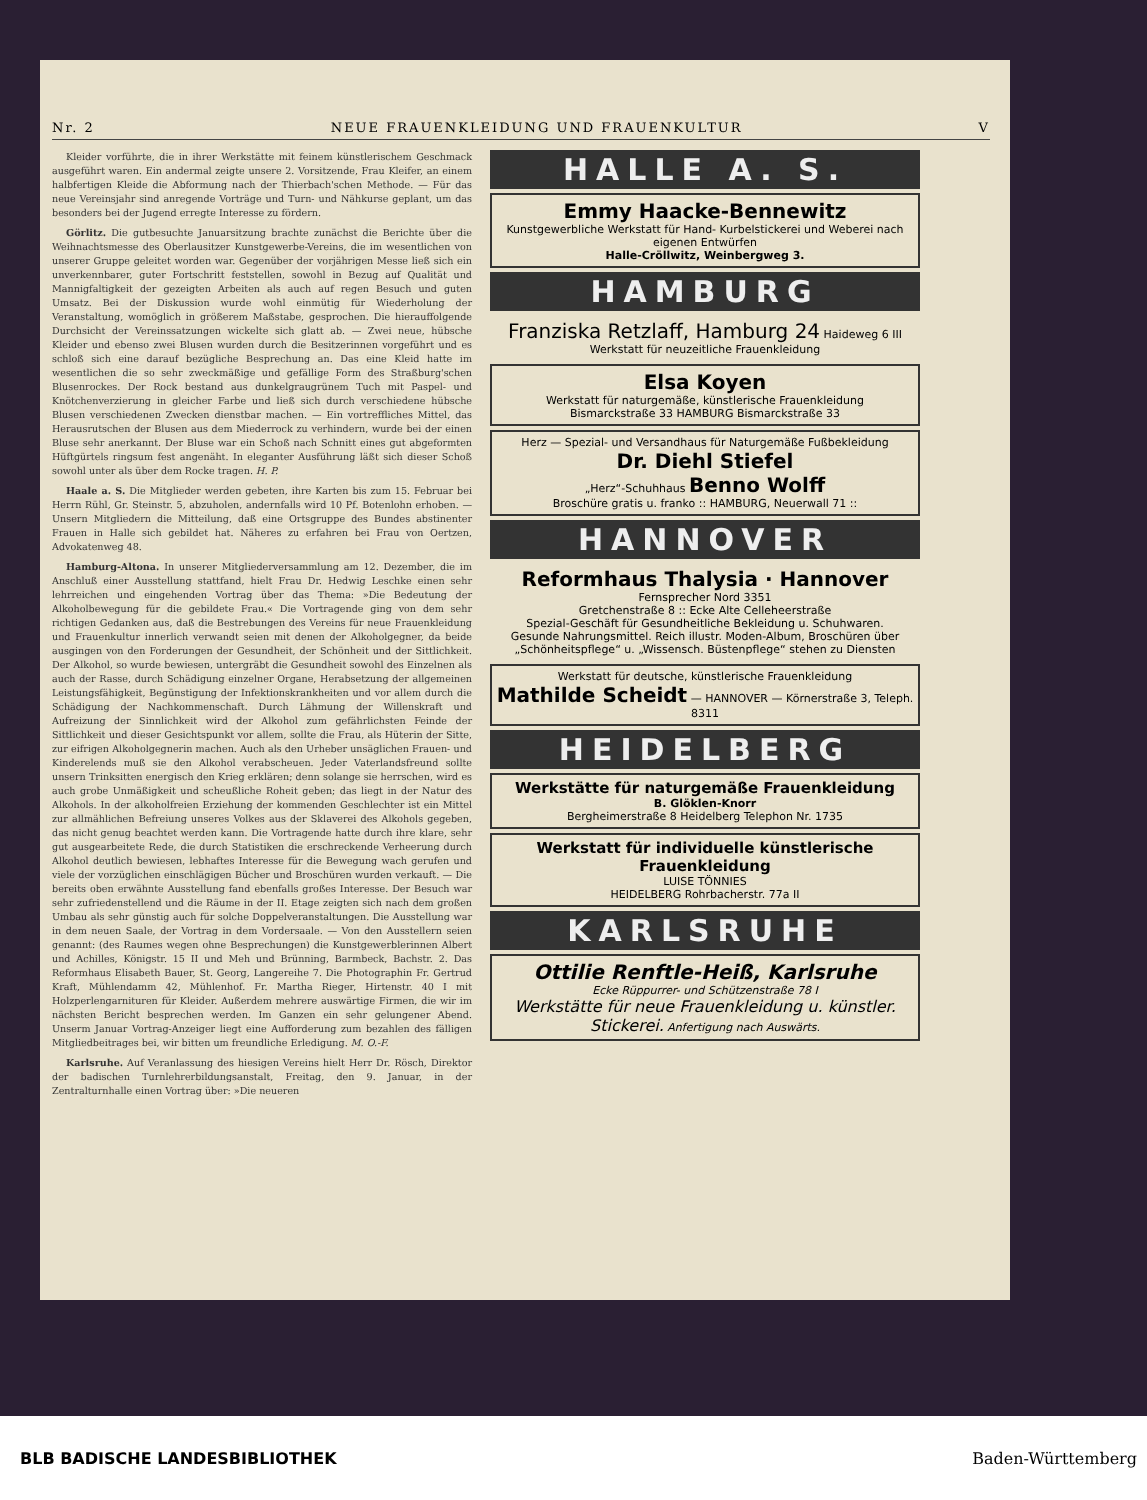Nr. 2 NEUE FRAUENKLEIDUNG UND FRAUENKULTUR V
Kleider vorführte, die in ihrer Werkstätte mit feinem künstlerischem Geschmack ausgeführt waren. Ein andermal zeigte unsere 2. Vorsitzende, Frau Kleifer, an einem halbfertigen Kleide die Abformung nach der Thierbach'schen Methode. — Für das neue Vereinsjahr sind anregende Vorträge und Turn- und Nähkurse geplant, um das besonders bei der Jugend erregte Interesse zu fördern.
Görlitz. Die gutbesuchte Januarsitzung brachte zunächst die Berichte über die Weihnachtsmesse des Oberlausitzer Kunstgewerbe-Vereins, die im wesentlichen von unserer Gruppe geleitet worden war. Gegenüber der vorjährigen Messe ließ sich ein unverkennbarer, guter Fortschritt feststellen, sowohl in Bezug auf Qualität und Mannigfaltigkeit der gezeigten Arbeiten als auch auf regen Besuch und guten Umsatz. Bei der Diskussion wurde wohl einmütig für Wiederholung der Veranstaltung, womöglich in größerem Maßstabe, gesprochen. Die hierauffolgende Durchsicht der Vereinssatzungen wickelte sich glatt ab. — Zwei neue, hübsche Kleider und ebenso zwei Blusen wurden durch die Besitzerinnen vorgeführt und es schloß sich eine darauf bezügliche Besprechung an. Das eine Kleid hatte im wesentlichen die so sehr zweckmäßige und gefällige Form des Straßburg'schen Blusenrockes. Der Rock bestand aus dunkelgraugrünem Tuch mit Paspel- und Knötchenverzierung in gleicher Farbe und ließ sich durch verschiedene hübsche Blusen verschiedenen Zwecken dienstbar machen. — Ein vortreffliches Mittel, das Herausrutschen der Blusen aus dem Miederrock zu verhindern, wurde bei der einen Bluse sehr anerkannt. Der Bluse war ein Schoß nach Schnitt eines gut abgeformten Hüftgürtels ringsum fest angenäht. In eleganter Ausführung läßt sich dieser Schoß sowohl unter als über dem Rocke tragen. H. P.
Haale a. S. Die Mitglieder werden gebeten, ihre Karten bis zum 15. Februar bei Herrn Rühl, Gr. Steinstr. 5, abzuholen, andernfalls wird 10 Pf. Botenlohn erhoben. — Unsern Mitgliedern die Mitteilung, daß eine Ortsgruppe des Bundes abstinenter Frauen in Halle sich gebildet hat. Näheres zu erfahren bei Frau von Oertzen, Advokatenweg 48.
Hamburg-Altona. In unserer Mitgliederversammlung am 12. Dezember, die im Anschluß einer Ausstellung stattfand, hielt Frau Dr. Hedwig Leschke einen sehr lehrreichen und eingehenden Vortrag über das Thema: »Die Bedeutung der Alkoholbewegung für die gebildete Frau.« Die Vortragende ging von dem sehr richtigen Gedanken aus, daß die Bestrebungen des Vereins für neue Frauenkleidung und Frauenkultur innerlich verwandt seien mit denen der Alkoholgegner, da beide ausgingen von den Forderungen der Gesundheit, der Schönheit und der Sittlichkeit. Der Alkohol, so wurde bewiesen, untergräbt die Gesundheit sowohl des Einzelnen als auch der Rasse, durch Schädigung einzelner Organe, Herabsetzung der allgemeinen Leistungsfähigkeit, Begünstigung der Infektionskrankheiten und vor allem durch die Schädigung der Nachkommenschaft. Durch Lähmung der Willenskraft und Aufreizung der Sinnlichkeit wird der Alkohol zum gefährlichsten Feinde der Sittlichkeit und dieser Gesichtspunkt vor allem, sollte die Frau, als Hüterin der Sitte, zur eifrigen Alkoholgegnerin machen. Auch als den Urheber unsäglichen Frauen- und Kinderelends muß sie den Alkohol verabscheuen. Jeder Vaterlandsfreund sollte unsern Trinksitten energisch den Krieg erklären; denn solange sie herrschen, wird es auch grobe Unmäßigkeit und scheußliche Roheit geben; das liegt in der Natur des Alkohols. In der alkoholfreien Erziehung der kommenden Geschlechter ist ein Mittel zur allmählichen Befreiung unseres Volkes aus der Sklaverei des Alkohols gegeben, das nicht genug beachtet werden kann. Die Vortragende hatte durch ihre klare, sehr gut ausgearbeitete Rede, die durch Statistiken die erschreckende Verheerung durch Alkohol deutlich bewiesen, lebhaftes Interesse für die Bewegung wach gerufen und viele der vorzüglichen einschlägigen Bücher und Broschüren wurden verkauft. — Die bereits oben erwähnte Ausstellung fand ebenfalls großes Interesse. Der Besuch war sehr zufriedenstellend und die Räume in der II. Etage zeigten sich nach dem großen Umbau als sehr günstig auch für solche Doppelveranstaltungen. Die Ausstellung war in dem neuen Saale, der Vortrag in dem Vordersaale. — Von den Ausstellern seien genannt: (des Raumes wegen ohne Besprechungen) die Kunstgewerblerinnen Albert und Achilles, Königstr. 15 II und Meh und Brünning, Barmbeck, Bachstr. 2. Das Reformhaus Elisabeth Bauer, St. Georg, Langereihe 7. Die Photographin Fr. Gertrud Kraft, Mühlendamm 42, Mühlenhof. Fr. Martha Rieger, Hirtenstr. 40 I mit Holzperlengarnituren für Kleider. Außerdem mehrere auswärtige Firmen, die wir im nächsten Bericht besprechen werden. Im Ganzen ein sehr gelungener Abend. Unserm Januar Vortrag-Anzeiger liegt eine Aufforderung zum bezahlen des fälligen Mitgliedbeitrages bei, wir bitten um freundliche Erledigung. M. O.-F.
Karlsruhe. Auf Veranlassung des hiesigen Vereins hielt Herr Dr. Rösch, Direktor der badischen Turnlehrerbildungsanstalt, Freitag, den 9. Januar, in der Zentralturnhalle einen Vortrag über: »Die neueren
HALLE A. S.
Emmy Haacke-Bennewitz
Kunstgewerbliche Werkstatt für Hand- Kurbelstickerei und Weberei nach eigenen Entwürfen
Halle-Cröllwitz, Weinbergweg 3.
HAMBURG
Franziska Retzlaff, Hamburg 24 Haideweg 6 III
Werkstatt für neuzeitliche Frauenkleidung
Elsa Koyen
Werkstatt für naturgemäße, künstlerische Frauenkleidung
Bismarckstraße 33 HAMBURG Bismarckstraße 33
Herz — Spezial- und Versandhaus für Naturgemäße Fußbekleidung
Dr. Diehl Stiefel
„Herz“-Schuhhaus Benno Wolff
Broschüre gratis u. franko :: HAMBURG, Neuerwall 71 ::
HANNOVER
Reformhaus Thalysia · Hannover Fernsprecher Nord 3351
Gretchenstraße 8 :: Ecke Alte Celleheerstraße
Spezial-Geschäft für Gesundheitliche Bekleidung u. Schuhwaren.
Gesunde Nahrungsmittel. Reich illustr. Moden-Album, Broschüren über „Schönheitspflege“ u. „Wissensch. Büstenpflege“ stehen zu Diensten
Werkstatt für deutsche, künstlerische Frauenkleidung
Mathilde Scheidt — HANNOVER — Körnerstraße 3, Teleph. 8311
HEIDELBERG
Werkstätte für naturgemäße Frauenkleidung
B. Glöklen-Knorr
Bergheimerstraße 8 Heidelberg Telephon Nr. 1735
Werkstatt für individuelle künstlerische Frauenkleidung
LUISE TÖNNIES
HEIDELBERG Rohrbacherstr. 77a II
KARLSRUHE
Ottilie Renftle-Heiß, Karlsruhe
Ecke Rüppurrer- und Schützenstraße 78 I
Werkstätte für neue Frauenkleidung u. künstler. Stickerei. Anfertigung nach Auswärts.
BLB BADISCHE LANDESBIBLIOTHEK Baden-Württemberg